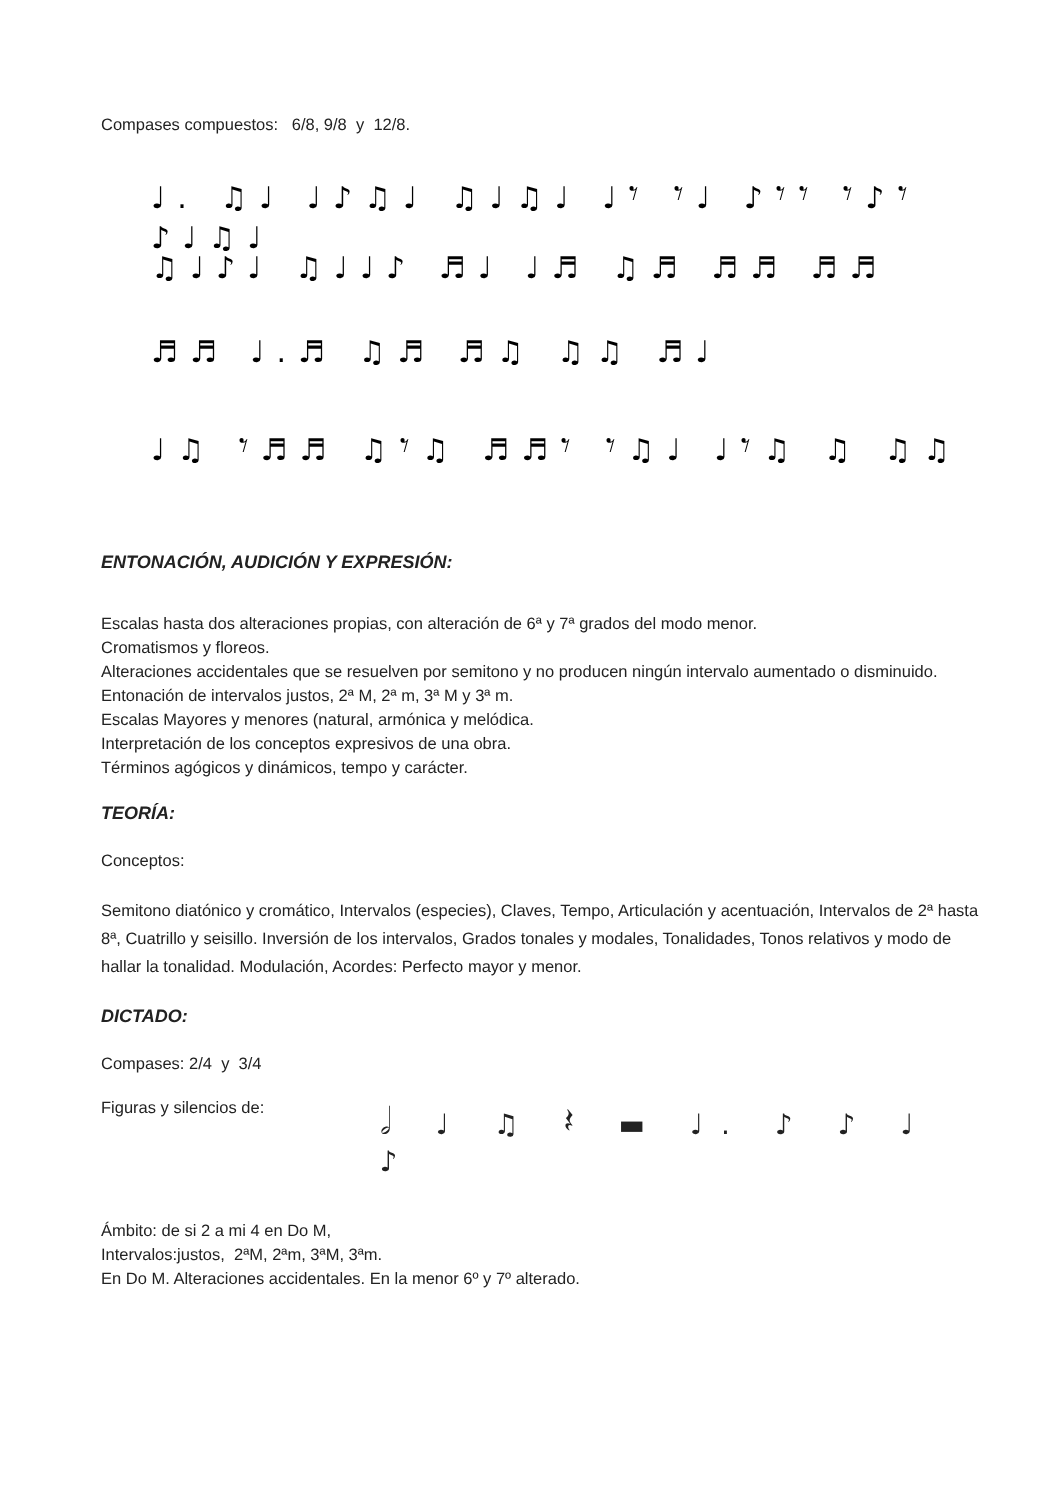Compases compuestos: 6/8, 9/8 y 12/8.
♩. ♫♩ ♩♪♫♩ ♫♩♫♩ ♩𝄾 𝄾♩ ♪𝄾𝄾 𝄾♪𝄾 ♪♩♫♩
♫♩♪♩ ♫♩♩♪ ♬♩ ♩♬ ♫♬ ♬♬ ♬♬
♬♬ ♩.♬ ♫♬ ♬♫ ♫♫ ♬♩
♩♫ 𝄾♬♬ ♫𝄾♫ ♬♬𝄾 𝄾♫♩ ♩𝄾♫ ♫ ♫♫
ENTONACIÓN, AUDICIÓN Y EXPRESIÓN:
Escalas hasta dos alteraciones propias, con alteración de 6ª y 7ª grados del modo menor.
Cromatismos y floreos.
Alteraciones accidentales que se resuelven por semitono y no producen ningún intervalo aumentado o disminuido.
Entonación de intervalos justos, 2ª M, 2ª m, 3ª M y 3ª m.
Escalas Mayores y menores (natural, armónica y melódica.
Interpretación de los conceptos expresivos de una obra.
Términos agógicos y dinámicos, tempo y carácter.
TEORÍA:
Conceptos:
Semitono diatónico y cromático, Intervalos (especies), Claves, Tempo, Articulación y acentuación, Intervalos de 2ª hasta 8ª, Cuatrillo y seisillo. Inversión de los intervalos, Grados tonales y modales, Tonalidades, Tonos relativos y modo de hallar la tonalidad. Modulación, Acordes: Perfecto mayor y menor.
DICTADO:
Compases: 2/4 y 3/4
Figuras y silencios de:
𝅗𝅥 ♩ ♫ 𝄽 ▬ ♩. ♪ ♪ ♩ ♪
Ámbito: de si 2 a mi 4 en Do M,
Intervalos:justos, 2ªM, 2ªm, 3ªM, 3ªm.
En Do M. Alteraciones accidentales. En la menor 6º y 7º alterado.